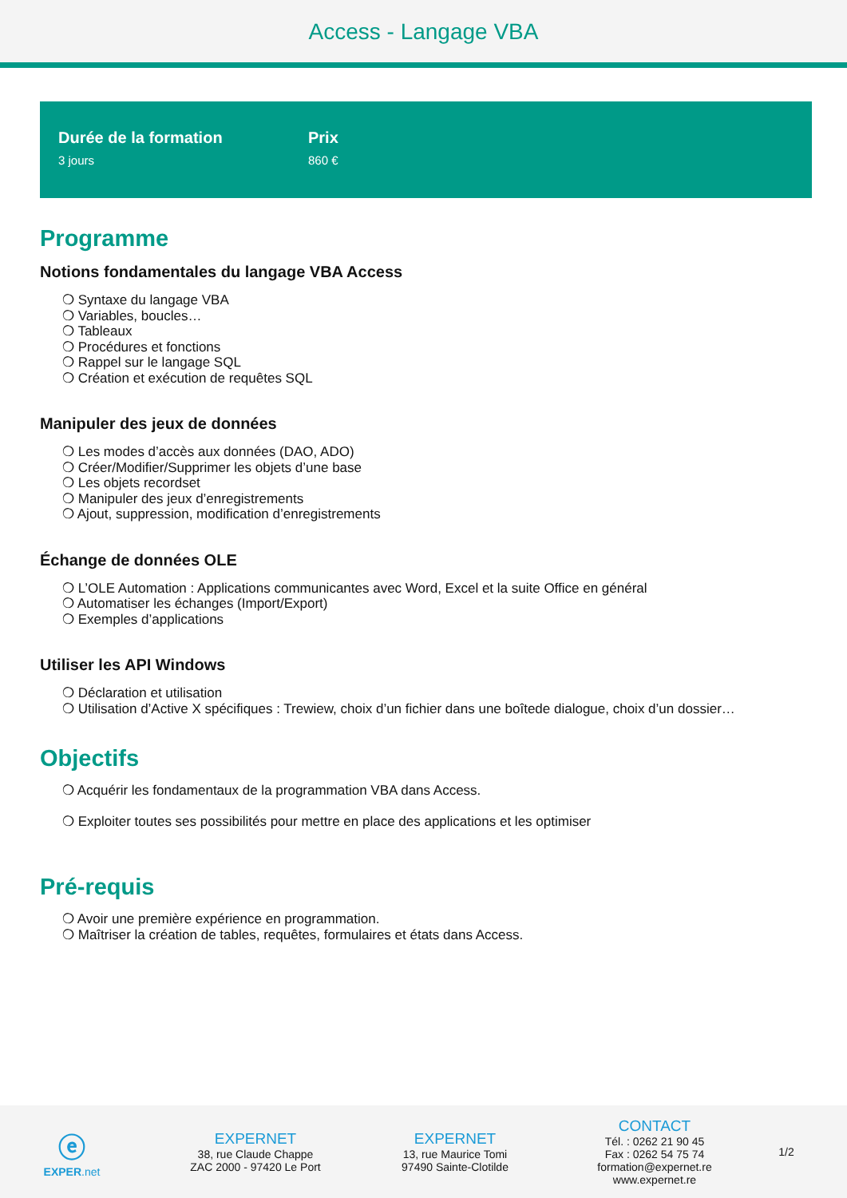Access - Langage VBA
Durée de la formation
3 jours
Prix
860 €
Programme
Notions fondamentales du langage VBA Access
❍ Syntaxe du langage VBA
❍ Variables, boucles…
❍ Tableaux
❍ Procédures et fonctions
❍ Rappel sur le langage SQL
❍ Création et exécution de requêtes SQL
Manipuler des jeux de données
❍ Les modes d’accès aux données (DAO, ADO)
❍ Créer/Modifier/Supprimer les objets d’une base
❍ Les objets recordset
❍ Manipuler des jeux d’enregistrements
❍ Ajout, suppression, modification d’enregistrements
Échange de données OLE
❍ L’OLE Automation : Applications communicantes avec Word, Excel et la suite Office en général
❍ Automatiser les échanges (Import/Export)
❍ Exemples d’applications
Utiliser les API Windows
❍ Déclaration et utilisation
❍ Utilisation d’Active X spécifiques : Trewiew, choix d’un fichier dans une boîtede dialogue, choix d’un dossier…
Objectifs
❍ Acquérir les fondamentaux de la programmation VBA dans Access.
❍ Exploiter toutes ses possibilités pour mettre en place des applications et les optimiser
Pré-requis
❍ Avoir une première expérience en programmation.
❍ Maîtriser la création de tables, requêtes, formulaires et états dans Access.
ⓔ
EXPER.net
EXPERNET
38, rue Claude Chappe
ZAC 2000 - 97420 Le Port
EXPERNET
13, rue Maurice Tomi
97490 Sainte-Clotilde
CONTACT
Tél. : 0262 21 90 45
Fax : 0262 54 75 74
formation@expernet.re
www.expernet.re
1/2